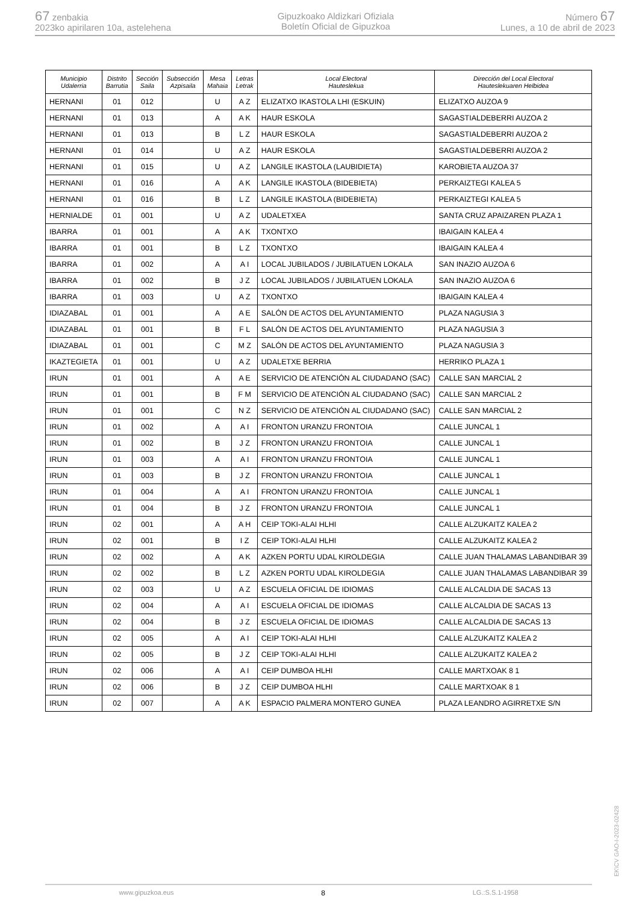67 zenbakia
2023ko apirilaren 10a, astelehena
Gipuzkoako Aldizkari Ofiziala
Boletín Oficial de Gipuzkoa
Número 67
Lunes, a 10 de abril de 2023
| Municipio Udalerria | Distrito Barrutia | Sección Saila | Subsección Azpisaila | Mesa Mahaia | Letras Letrak | Local Electoral Hauteslekua | Dirección del Local Electoral Hauteslekuaren Helbidea |
| --- | --- | --- | --- | --- | --- | --- | --- |
| HERNANI | 01 | 012 | | U | A Z | ELIZATXO IKASTOLA LHI (ESKUIN) | ELIZATXO AUZOA 9 |
| HERNANI | 01 | 013 | | A | A K | HAUR ESKOLA | SAGASTIALDEBERRI AUZOA 2 |
| HERNANI | 01 | 013 | | B | L Z | HAUR ESKOLA | SAGASTIALDEBERRI AUZOA 2 |
| HERNANI | 01 | 014 | | U | A Z | HAUR ESKOLA | SAGASTIALDEBERRI AUZOA 2 |
| HERNANI | 01 | 015 | | U | A Z | LANGILE IKASTOLA (LAUBIDIETA) | KAROBIETA AUZOA 37 |
| HERNANI | 01 | 016 | | A | A K | LANGILE IKASTOLA (BIDEBIETA) | PERKAIZTEGI KALEA 5 |
| HERNANI | 01 | 016 | | B | L Z | LANGILE IKASTOLA (BIDEBIETA) | PERKAIZTEGI KALEA 5 |
| HERNIALDE | 01 | 001 | | U | A Z | UDALETXEA | SANTA CRUZ APAIZAREN PLAZA 1 |
| IBARRA | 01 | 001 | | A | A K | TXONTXO | IBAIGAIN KALEA 4 |
| IBARRA | 01 | 001 | | B | L Z | TXONTXO | IBAIGAIN KALEA 4 |
| IBARRA | 01 | 002 | | A | A I | LOCAL JUBILADOS / JUBILATUEN LOKALA | SAN INAZIO AUZOA 6 |
| IBARRA | 01 | 002 | | B | J Z | LOCAL JUBILADOS / JUBILATUEN LOKALA | SAN INAZIO AUZOA 6 |
| IBARRA | 01 | 003 | | U | A Z | TXONTXO | IBAIGAIN KALEA 4 |
| IDIAZABAL | 01 | 001 | | A | A E | SALÓN DE ACTOS DEL AYUNTAMIENTO | PLAZA NAGUSIA 3 |
| IDIAZABAL | 01 | 001 | | B | F L | SALÓN DE ACTOS DEL AYUNTAMIENTO | PLAZA NAGUSIA 3 |
| IDIAZABAL | 01 | 001 | | C | M Z | SALÓN DE ACTOS DEL AYUNTAMIENTO | PLAZA NAGUSIA 3 |
| IKAZTEGIETA | 01 | 001 | | U | A Z | UDALETXE BERRIA | HERRIKO PLAZA 1 |
| IRUN | 01 | 001 | | A | A E | SERVICIO DE ATENCIÓN AL CIUDADANO (SAC) | CALLE SAN MARCIAL 2 |
| IRUN | 01 | 001 | | B | F M | SERVICIO DE ATENCIÓN AL CIUDADANO (SAC) | CALLE SAN MARCIAL 2 |
| IRUN | 01 | 001 | | C | N Z | SERVICIO DE ATENCIÓN AL CIUDADANO (SAC) | CALLE SAN MARCIAL 2 |
| IRUN | 01 | 002 | | A | A I | FRONTON URANZU FRONTOIA | CALLE JUNCAL 1 |
| IRUN | 01 | 002 | | B | J Z | FRONTON URANZU FRONTOIA | CALLE JUNCAL 1 |
| IRUN | 01 | 003 | | A | A I | FRONTON URANZU FRONTOIA | CALLE JUNCAL 1 |
| IRUN | 01 | 003 | | B | J Z | FRONTON URANZU FRONTOIA | CALLE JUNCAL 1 |
| IRUN | 01 | 004 | | A | A I | FRONTON URANZU FRONTOIA | CALLE JUNCAL 1 |
| IRUN | 01 | 004 | | B | J Z | FRONTON URANZU FRONTOIA | CALLE JUNCAL 1 |
| IRUN | 02 | 001 | | A | A H | CEIP TOKI-ALAI HLHI | CALLE ALZUKAITZ KALEA 2 |
| IRUN | 02 | 001 | | B | I Z | CEIP TOKI-ALAI HLHI | CALLE ALZUKAITZ KALEA 2 |
| IRUN | 02 | 002 | | A | A K | AZKEN PORTU UDAL KIROLDEGIA | CALLE JUAN THALAMAS LABANDIBAR 39 |
| IRUN | 02 | 002 | | B | L Z | AZKEN PORTU UDAL KIROLDEGIA | CALLE JUAN THALAMAS LABANDIBAR 39 |
| IRUN | 02 | 003 | | U | A Z | ESCUELA OFICIAL DE IDIOMAS | CALLE ALCALDIA DE SACAS 13 |
| IRUN | 02 | 004 | | A | A I | ESCUELA OFICIAL DE IDIOMAS | CALLE ALCALDIA DE SACAS 13 |
| IRUN | 02 | 004 | | B | J Z | ESCUELA OFICIAL DE IDIOMAS | CALLE ALCALDIA DE SACAS 13 |
| IRUN | 02 | 005 | | A | A I | CEIP TOKI-ALAI HLHI | CALLE ALZUKAITZ KALEA 2 |
| IRUN | 02 | 005 | | B | J Z | CEIP TOKI-ALAI HLHI | CALLE ALZUKAITZ KALEA 2 |
| IRUN | 02 | 006 | | A | A I | CEIP DUMBOA HLHI | CALLE MARTXOAK 8 1 |
| IRUN | 02 | 006 | | B | J Z | CEIP DUMBOA HLHI | CALLE MARTXOAK 8 1 |
| IRUN | 02 | 007 | | A | A K | ESPACIO PALMERA MONTERO GUNEA | PLAZA LEANDRO AGIRRETXE S/N |
EK\CV GAO-I-2023-02428
www.gipuzkoa.eus 8 LG.:S.S.1-1958